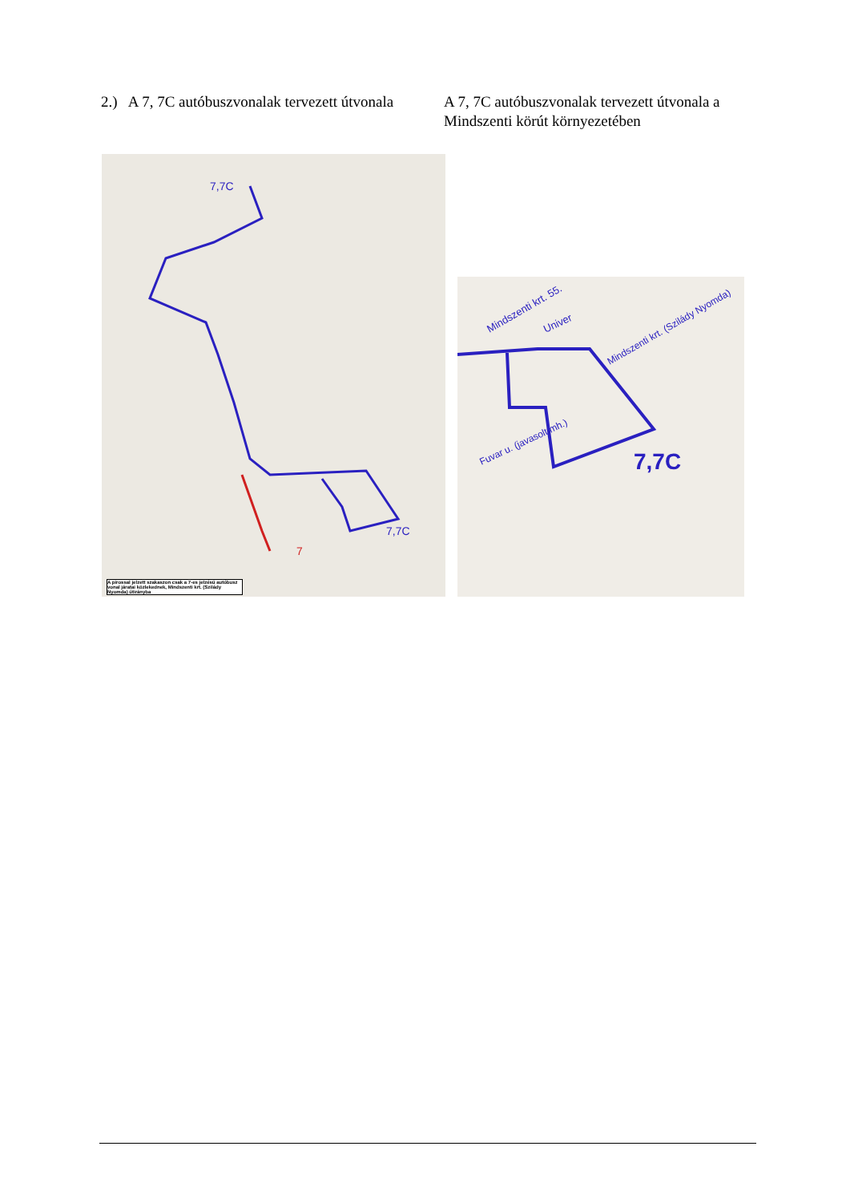2.) A 7, 7C autóbuszvonalak tervezett útvonala
A 7, 7C autóbuszvonalak tervezett útvonala a Mindszenti körút környezetében
7,7C
7,7C
7
A pirossal jelzett szakaszon csak a 7-es jelzésű autóbusz vonal járatai közlekednek, Mindszenti krt. (Szilády Nyomda) útirányba
Mindszenti krt. 55.
Univer
Mindszenti krt. (Szilády Nyomda)
Fuvar u. (javasolt mh.)
7,7C